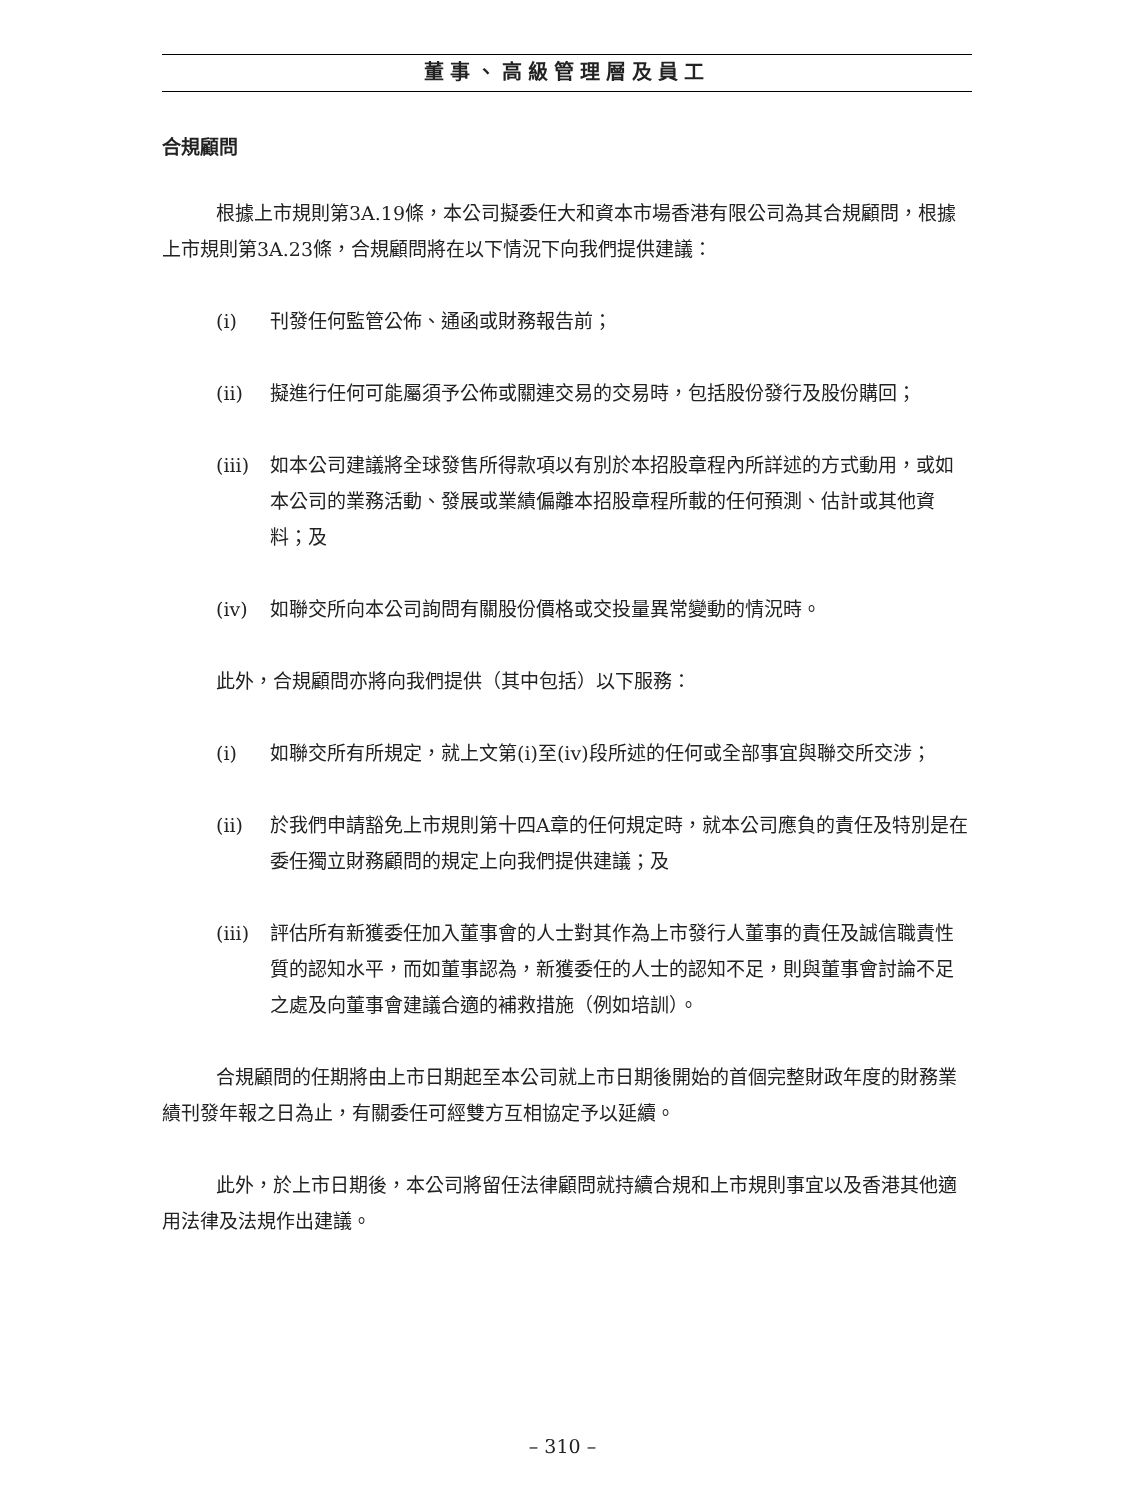董事、高級管理層及員工
合規顧問
根據上市規則第3A.19條，本公司擬委任大和資本市場香港有限公司為其合規顧問，根據上市規則第3A.23條，合規顧問將在以下情況下向我們提供建議：
(i) 刊發任何監管公佈、通函或財務報告前；
(ii) 擬進行任何可能屬須予公佈或關連交易的交易時，包括股份發行及股份購回；
(iii) 如本公司建議將全球發售所得款項以有別於本招股章程內所詳述的方式動用，或如本公司的業務活動、發展或業績偏離本招股章程所載的任何預測、估計或其他資料；及
(iv) 如聯交所向本公司詢問有關股份價格或交投量異常變動的情況時。
此外，合規顧問亦將向我們提供（其中包括）以下服務：
(i) 如聯交所有所規定，就上文第(i)至(iv)段所述的任何或全部事宜與聯交所交涉；
(ii) 於我們申請豁免上市規則第十四A章的任何規定時，就本公司應負的責任及特別是在委任獨立財務顧問的規定上向我們提供建議；及
(iii) 評估所有新獲委任加入董事會的人士對其作為上市發行人董事的責任及誠信職責性質的認知水平，而如董事認為，新獲委任的人士的認知不足，則與董事會討論不足之處及向董事會建議合適的補救措施（例如培訓）。
合規顧問的任期將由上市日期起至本公司就上市日期後開始的首個完整財政年度的財務業績刊發年報之日為止，有關委任可經雙方互相協定予以延續。
此外，於上市日期後，本公司將留任法律顧問就持續合規和上市規則事宜以及香港其他適用法律及法規作出建議。
– 310 –